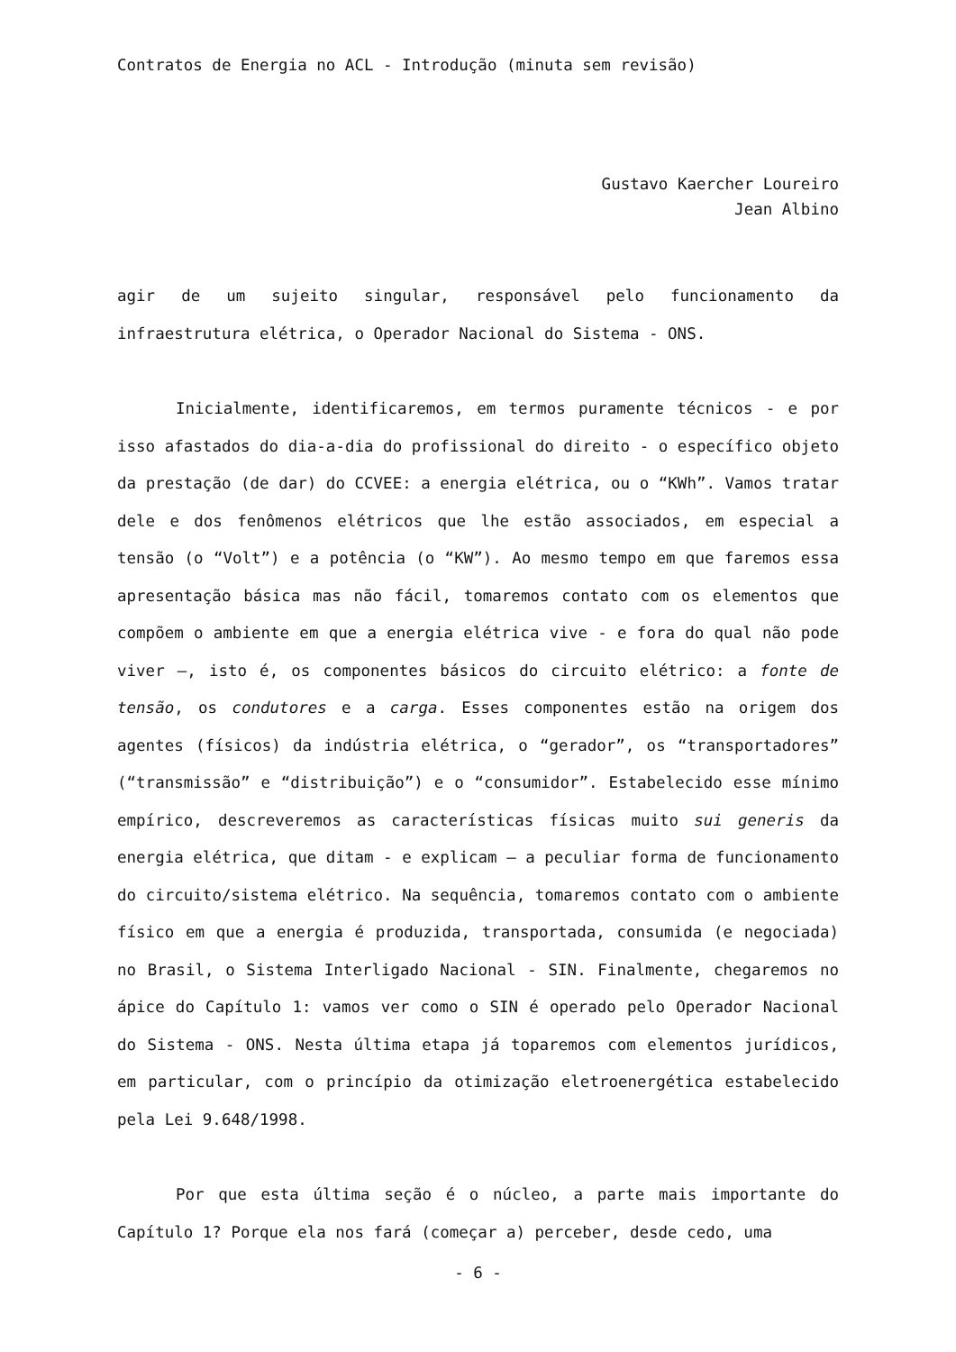Contratos de Energia no ACL - Introdução (minuta sem revisão)
Gustavo Kaercher Loureiro
Jean Albino
agir de um sujeito singular, responsável pelo funcionamento da infraestrutura elétrica, o Operador Nacional do Sistema - ONS.
Inicialmente, identificaremos, em termos puramente técnicos - e por isso afastados do dia-a-dia do profissional do direito - o específico objeto da prestação (de dar) do CCVEE: a energia elétrica, ou o “KWh”. Vamos tratar dele e dos fenômenos elétricos que lhe estão associados, em especial a tensão (o “Volt”) e a potência (o “KW”). Ao mesmo tempo em que faremos essa apresentação básica mas não fácil, tomaremos contato com os elementos que compõem o ambiente em que a energia elétrica vive - e fora do qual não pode viver –, isto é, os componentes básicos do circuito elétrico: a fonte de tensão, os condutores e a carga. Esses componentes estão na origem dos agentes (físicos) da indústria elétrica, o “gerador”, os “transportadores” (“transmissão” e “distribuição”) e o “consumidor”. Estabelecido esse mínimo empírico, descreveremos as características físicas muito sui generis da energia elétrica, que ditam - e explicam – a peculiar forma de funcionamento do circuito/sistema elétrico. Na sequência, tomaremos contato com o ambiente físico em que a energia é produzida, transportada, consumida (e negociada) no Brasil, o Sistema Interligado Nacional - SIN. Finalmente, chegaremos no ápice do Capítulo 1: vamos ver como o SIN é operado pelo Operador Nacional do Sistema - ONS. Nesta última etapa já toparemos com elementos jurídicos, em particular, com o princípio da otimização eletroenergética estabelecido pela Lei 9.648/1998.
Por que esta última seção é o núcleo, a parte mais importante do Capítulo 1? Porque ela nos fará (começar a) perceber, desde cedo, uma
- 6 -